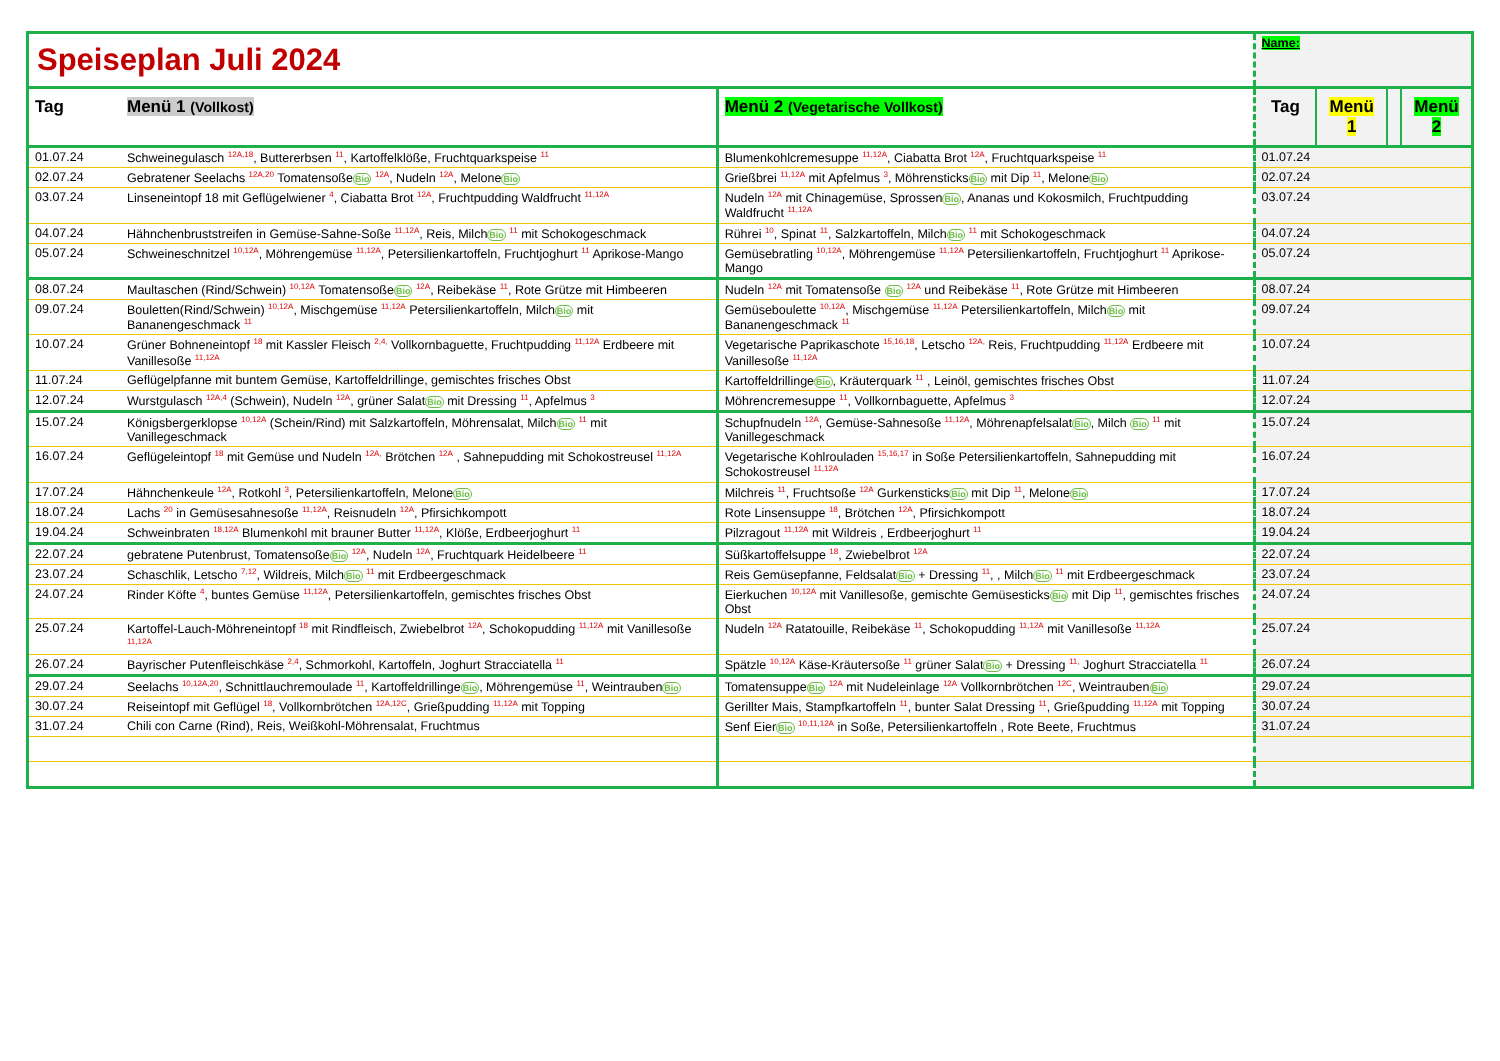| Speiseplan Juli 2024 | | | Name: | | | |
| Tag | Menü 1 (Vollkost) | Menü 2 (Vegetarische Vollkost) | Tag | Menü 1 | | Menü 2 |
| 01.07.24 | Schweinegulasch <sup>12A,18</sup>, Buttererbsen <sup>11</sup>, Kartoffelklöße, Fruchtquarkspeise <sup>11</sup> | Blumenkohlcremesuppe <sup>11,12A</sup>, Ciabatta Brot <sup>12A</sup>, Fruchtquarkspeise <sup>11</sup> | 01.07.24 | | | |
| 02.07.24 | Gebratener Seelachs <sup>12A,20</sup> Tomatensoße Bio <sup>12A</sup>, Nudeln <sup>12A</sup>, Melone Bio | Grießbrei <sup>11,12A</sup> mit Apfelmus <sup>3</sup>, Möhrensticks Bio mit Dip <sup>11</sup>, Melone Bio | 02.07.24 | | | |
| 03.07.24 | Linseneintopf 18 mit Geflügelwiener <sup>4</sup>, Ciabatta Brot <sup>12A</sup>, Fruchtpudding Waldfrucht <sup>11,12A</sup> | Nudeln <sup>12A</sup> mit Chinagemüse, Sprossen Bio , Ananas und Kokosmilch, Fruchtpudding Waldfrucht <sup>11,12A</sup> | 03.07.24 | | | |
| 04.07.24 | Hähnchenbruststreifen in Gemüse-Sahne-Soße <sup>11,12A</sup>, Reis, Milch Bio <sup>11</sup> mit Schokogeschmack | Rührei <sup>10</sup>, Spinat <sup>11</sup>, Salzkartoffeln, Milch Bio <sup>11</sup> mit Schokogeschmack | 04.07.24 | | | |
| 05.07.24 | Schweineschnitzel <sup>10,12A</sup>, Möhrengemüse <sup>11,12A</sup>, Petersilienkartoffeln, Fruchtjoghurt <sup>11</sup> Aprikose-Mango | Gemüsebratling <sup>10,12A</sup>, Möhrengemüse <sup>11,12A</sup> Petersilienkartoffeln, Fruchtjoghurt <sup>11</sup> Aprikose-Mango | 05.07.24 | | | |
| 08.07.24 | Maultaschen (Rind/Schwein) <sup>10,12A</sup> Tomatensoße Bio <sup>12A</sup>, Reibekäse <sup>11</sup>, Rote Grütze mit Himbeeren | Nudeln <sup>12A</sup> mit Tomatensoße Bio <sup>12A</sup> und Reibekäse <sup>11</sup>, Rote Grütze mit Himbeeren | 08.07.24 | | | |
| 09.07.24 | Bouletten(Rind/Schwein) <sup>10,12A</sup>, Mischgemüse <sup>11,12A</sup> Petersilienkartoffeln, Milch Bio mit Bananengeschmack <sup>11</sup> | Gemüseboulette <sup>10,12A</sup>, Mischgemüse <sup>11,12A</sup> Petersilienkartoffeln, Milch Bio mit Bananengeschmack <sup>11</sup> | 09.07.24 | | | |
| 10.07.24 | Grüner Bohneneintopf <sup>18</sup> mit Kassler Fleisch <sup>2,4,</sup> Vollkornbaguette, Fruchtpudding <sup>11,12A</sup> Erdbeere mit Vanillesoße <sup>11,12A</sup> | Vegetarische Paprikaschote <sup>15,16,18</sup>, Letscho <sup>12A,</sup> Reis, Fruchtpudding <sup>11,12A</sup> Erdbeere mit Vanillesoße <sup>11,12A</sup> | 10.07.24 | | | |
| 11.07.24 | Geflügelpfanne mit buntem Gemüse, Kartoffeldrillinge, gemischtes frisches Obst | Kartoffeldrillinge Bio , Kräuterquark <sup>11</sup> , Leinöl, gemischtes frisches Obst | 11.07.24 | | | |
| 12.07.24 | Wurstgulasch <sup>12A,4</sup> (Schwein), Nudeln <sup>12A</sup>, grüner Salat Bio mit Dressing <sup>11</sup>, Apfelmus <sup>3</sup> | Möhrencremesuppe <sup>11</sup>, Vollkornbaguette, Apfelmus <sup>3</sup> | 12.07.24 | | | |
| 15.07.24 | Königsbergerklopse <sup>10,12A</sup> (Schein/Rind) mit Salzkartoffeln, Möhrensalat, Milch Bio <sup>11</sup> mit Vanillegeschmack | Schupfnudeln <sup>12A</sup>, Gemüse-Sahnesoße <sup>11,12A</sup>, Möhrenapfelsalat Bio , Milch Bio <sup>11</sup> mit Vanillegeschmack | 15.07.24 | | | |
| 16.07.24 | Geflügeleintopf <sup>18</sup> mit Gemüse und Nudeln <sup>12A,</sup> Brötchen <sup>12A</sup> , Sahnepudding mit Schokostreusel <sup>11,12A</sup> | Vegetarische Kohlrouladen <sup>15,16,17</sup> in Soße Petersilienkartoffeln, Sahnepudding mit Schokostreusel <sup>11,12A</sup> | 16.07.24 | | | |
| 17.07.24 | Hähnchenkeule <sup>12A</sup>, Rotkohl <sup>3</sup>, Petersilienkartoffeln, Melone Bio | Milchreis <sup>11</sup>, Fruchtsoße <sup>12A</sup> Gurkensticks Bio mit Dip <sup>11</sup>, Melone Bio | 17.07.24 | | | |
| 18.07.24 | Lachs <sup>20</sup> in Gemüsesahnesoße <sup>11,12A</sup>, Reisnudeln <sup>12A</sup>, Pfirsichkompott | Rote Linsensuppe <sup>18</sup>, Brötchen <sup>12A</sup>, Pfirsichkompott | 18.07.24 | | | |
| 19.04.24 | Schweinbraten <sup>18,12A</sup> Blumenkohl mit brauner Butter <sup>11,12A</sup>, Klöße, Erdbeerjoghurt <sup>11</sup> | Pilzragout <sup>11,12A</sup> mit Wildreis , Erdbeerjoghurt <sup>11</sup> | 19.04.24 | | | |
| 22.07.24 | gebratene Putenbrust, Tomatensoße Bio <sup>12A</sup>, Nudeln <sup>12A</sup>, Fruchtquark Heidelbeere <sup>11</sup> | Süßkartoffelsuppe <sup>18</sup>, Zwiebelbrot <sup>12A</sup> | 22.07.24 | | | |
| 23.07.24 | Schaschlik, Letscho <sup>7,12</sup>, Wildreis, Milch Bio <sup>11</sup> mit Erdbeergeschmack | Reis Gemüsepfanne, Feldsalat Bio + Dressing <sup>11</sup>, , Milch Bio <sup>11</sup> mit Erdbeergeschmack | 23.07.24 | | | |
| 24.07.24 | Rinder Köfte <sup>4</sup>, buntes Gemüse <sup>11,12A</sup>, Petersilienkartoffeln, gemischtes frisches Obst | Eierkuchen <sup>10,12A</sup> mit Vanillesoße, gemischte Gemüsesticks Bio mit Dip <sup>11</sup>, gemischtes frisches Obst | 24.07.24 | | | |
| 25.07.24 | Kartoffel-Lauch-Möhreneintopf <sup>18</sup> mit Rindfleisch, Zwiebelbrot <sup>12A</sup>, Schokopudding <sup>11,12A</sup> mit Vanillesoße <sup>11,12A</sup> | Nudeln <sup>12A</sup> Ratatouille, Reibekäse <sup>11</sup>, Schokopudding <sup>11,12A</sup> mit Vanillesoße <sup>11,12A</sup> | 25.07.24 | | | |
| 26.07.24 | Bayrischer Putenfleischkäse <sup>2,4</sup>, Schmorkohl, Kartoffeln, Joghurt Stracciatella <sup>11</sup> | Spätzle <sup>10,12A</sup> Käse-Kräutersoße <sup>11</sup> grüner Salat Bio + Dressing <sup>11,</sup> Joghurt Stracciatella <sup>11</sup> | 26.07.24 | | | |
| 29.07.24 | Seelachs <sup>10,12A,20</sup>, Schnittlauchremoulade <sup>11</sup>, Kartoffeldrillinge Bio , Möhrengemüse <sup>11</sup>, Weintrauben Bio | Tomatensuppe Bio <sup>12A</sup> mit Nudeleinlage <sup>12A</sup> Vollkornbrötchen <sup>12C</sup>, Weintrauben Bio | 29.07.24 | | | |
| 30.07.24 | Reiseintopf mit Geflügel <sup>18</sup>, Vollkornbrötchen <sup>12A,12C</sup>, Grießpudding <sup>11,12A</sup> mit Topping | Gerillter Mais, Stampfkartoffeln <sup>11</sup>, bunter Salat Dressing <sup>11</sup>, Grießpudding <sup>11,12A</sup> mit Topping | 30.07.24 | | | |
| 31.07.24 | Chili con Carne (Rind), Reis, Weißkohl-Möhrensalat, Fruchtmus | Senf Eier Bio <sup>10,11,12A</sup> in Soße, Petersilienkartoffeln , Rote Beete, Fruchtmus | 31.07.24 | | | |